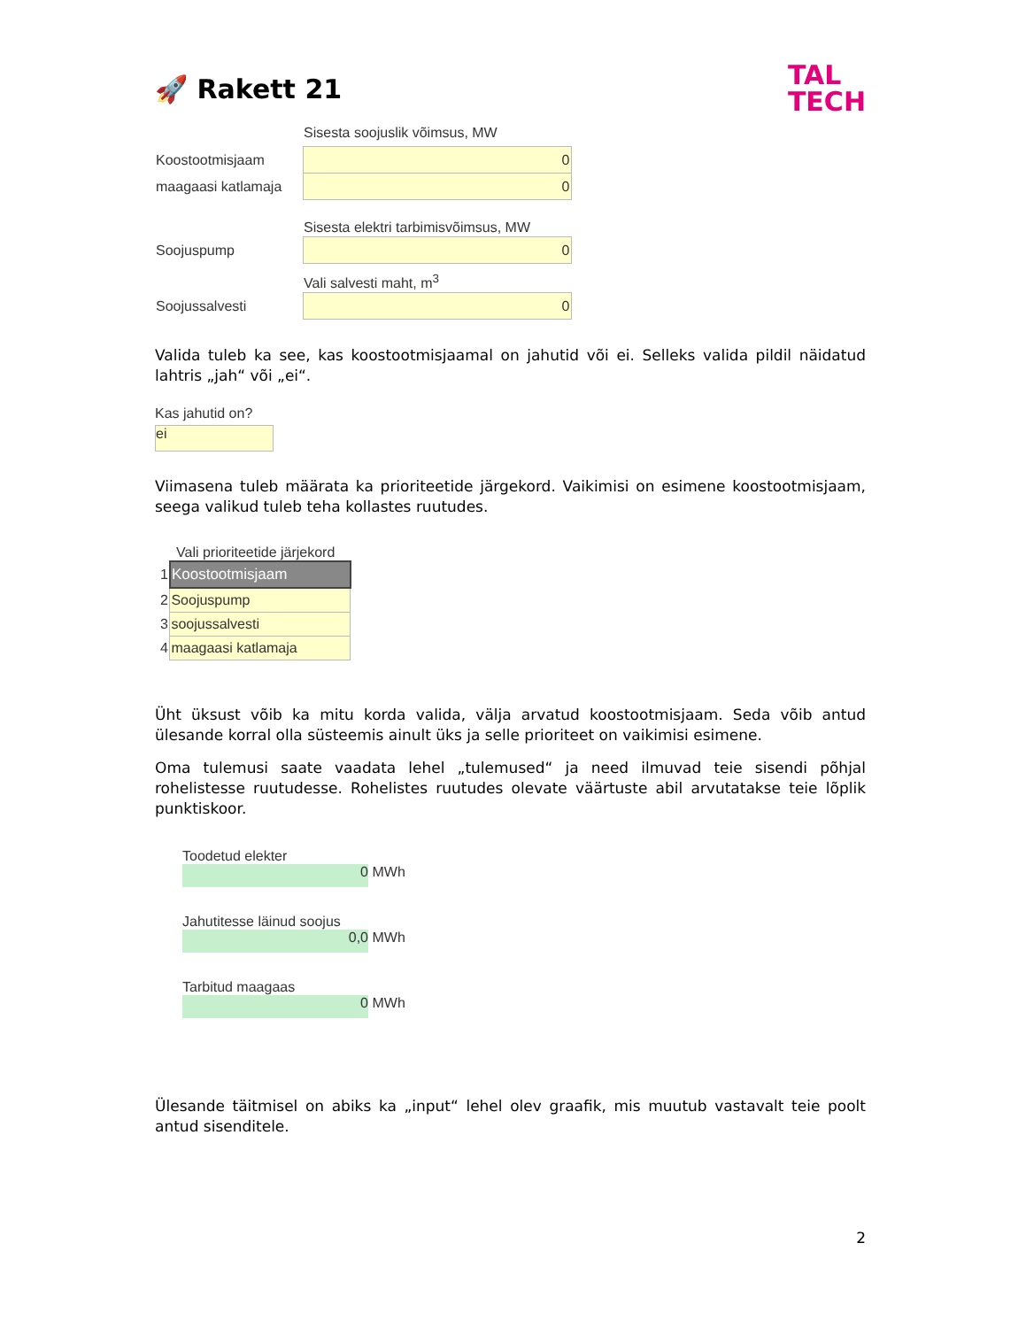🚀 Rakett 21
TAL
TECH
| | Sisesta soojuslik võimsus, MW |
| Koostootmisjaam | 0 |
| maagaasi katlamaja | 0 |
| | Sisesta elektri tarbimisvõimsus, MW |
| Soojuspump | 0 |
| | Vali salvesti maht, m<sup>3</sup> |
| Soojussalvesti | 0 |
Valida tuleb ka see, kas koostootmisjaamal on jahutid või ei. Selleks valida pildil näidatud lahtris „jah“ või „ei“.
Kas jahutid on?
ei
Viimasena tuleb määrata ka prioriteetide järgekord. Vaikimisi on esimene koostootmisjaam, seega valikud tuleb teha kollastes ruutudes.
Vali prioriteetide järjekord
| 1 | Koostootmisjaam |
| 2 | Soojuspump |
| 3 | soojussalvesti |
| 4 | maagaasi katlamaja |
Üht üksust võib ka mitu korda valida, välja arvatud koostootmisjaam. Seda võib antud ülesande korral olla süsteemis ainult üks ja selle prioriteet on vaikimisi esimene.
Oma tulemusi saate vaadata lehel „tulemused“ ja need ilmuvad teie sisendi põhjal rohelistesse ruutudesse. Rohelistes ruutudes olevate väärtuste abil arvutatakse teie lõplik punktiskoor.
Toodetud elekter
0 MWh
Jahutitesse läinud soojus
0,0 MWh
Tarbitud maagaas
0 MWh
Ülesande täitmisel on abiks ka „input“ lehel olev graafik, mis muutub vastavalt teie poolt antud sisenditele.
2